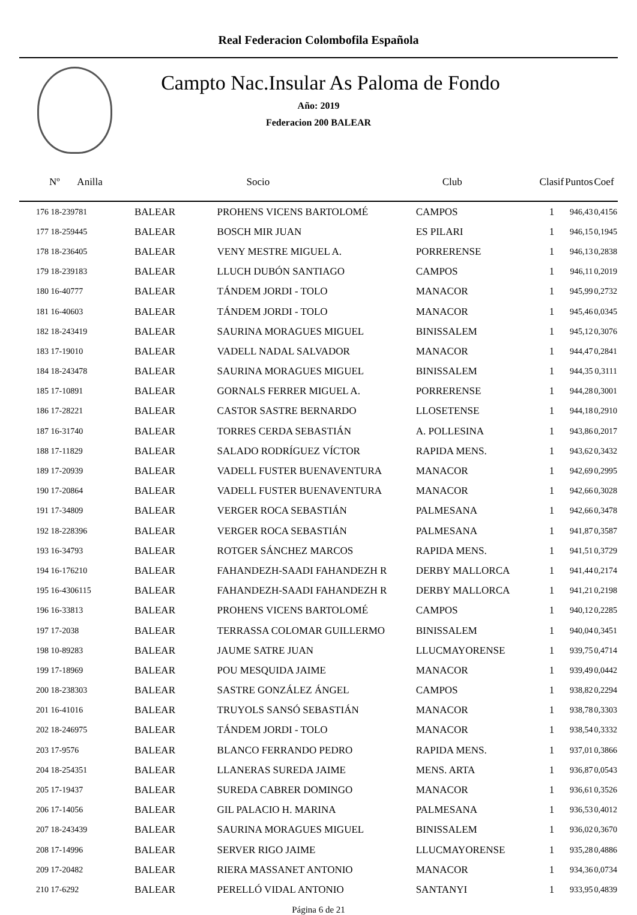Real Federacion Colombofila Española
Campto Nac.Insular As Paloma de Fondo
Año: 2019
Federacion 200 BALEAR
| Nº Anilla | | Socio | Club | Clasif | Puntos | Coef |
| --- | --- | --- | --- | --- | --- | --- |
| 176 18-239781 | BALEAR | PROHENS VICENS BARTOLOMÉ | CAMPOS | 1 | 946,43 | 0,4156 |
| 177 18-259445 | BALEAR | BOSCH MIR JUAN | ES PILARI | 1 | 946,15 | 0,1945 |
| 178 18-236405 | BALEAR | VENY MESTRE MIGUEL A. | PORRERENSE | 1 | 946,13 | 0,2838 |
| 179 18-239183 | BALEAR | LLUCH DUBÓN SANTIAGO | CAMPOS | 1 | 946,11 | 0,2019 |
| 180 16-40777 | BALEAR | TÁNDEM JORDI - TOLO | MANACOR | 1 | 945,99 | 0,2732 |
| 181 16-40603 | BALEAR | TÁNDEM JORDI - TOLO | MANACOR | 1 | 945,46 | 0,0345 |
| 182 18-243419 | BALEAR | SAURINA MORAGUES MIGUEL | BINISSALEM | 1 | 945,12 | 0,3076 |
| 183 17-19010 | BALEAR | VADELL NADAL SALVADOR | MANACOR | 1 | 944,47 | 0,2841 |
| 184 18-243478 | BALEAR | SAURINA MORAGUES MIGUEL | BINISSALEM | 1 | 944,35 | 0,3111 |
| 185 17-10891 | BALEAR | GORNALS FERRER MIGUEL A. | PORRERENSE | 1 | 944,28 | 0,3001 |
| 186 17-28221 | BALEAR | CASTOR SASTRE BERNARDO | LLOSETENSE | 1 | 944,18 | 0,2910 |
| 187 16-31740 | BALEAR | TORRES CERDA SEBASTIÁN | A. POLLESINA | 1 | 943,86 | 0,2017 |
| 188 17-11829 | BALEAR | SALADO RODRÍGUEZ VÍCTOR | RAPIDA MENS. | 1 | 943,62 | 0,3432 |
| 189 17-20939 | BALEAR | VADELL FUSTER BUENAVENTURA | MANACOR | 1 | 942,69 | 0,2995 |
| 190 17-20864 | BALEAR | VADELL FUSTER BUENAVENTURA | MANACOR | 1 | 942,66 | 0,3028 |
| 191 17-34809 | BALEAR | VERGER ROCA SEBASTIÁN | PALMESANA | 1 | 942,66 | 0,3478 |
| 192 18-228396 | BALEAR | VERGER ROCA SEBASTIÁN | PALMESANA | 1 | 941,87 | 0,3587 |
| 193 16-34793 | BALEAR | ROTGER SÁNCHEZ MARCOS | RAPIDA MENS. | 1 | 941,51 | 0,3729 |
| 194 16-176210 | BALEAR | FAHANDEZH-SAADI FAHANDEZH R | DERBY MALLORCA | 1 | 941,44 | 0,2174 |
| 195 16-4306115 | BALEAR | FAHANDEZH-SAADI FAHANDEZH R | DERBY MALLORCA | 1 | 941,21 | 0,2198 |
| 196 16-33813 | BALEAR | PROHENS VICENS BARTOLOMÉ | CAMPOS | 1 | 940,12 | 0,2285 |
| 197 17-2038 | BALEAR | TERRASSA COLOMAR GUILLERMO | BINISSALEM | 1 | 940,04 | 0,3451 |
| 198 10-89283 | BALEAR | JAUME SATRE JUAN | LLUCMAYORENSE | 1 | 939,75 | 0,4714 |
| 199 17-18969 | BALEAR | POU MESQUIDA JAIME | MANACOR | 1 | 939,49 | 0,0442 |
| 200 18-238303 | BALEAR | SASTRE GONZÁLEZ ÁNGEL | CAMPOS | 1 | 938,82 | 0,2294 |
| 201 16-41016 | BALEAR | TRUYOLS SANSÓ SEBASTIÁN | MANACOR | 1 | 938,78 | 0,3303 |
| 202 18-246975 | BALEAR | TÁNDEM JORDI - TOLO | MANACOR | 1 | 938,54 | 0,3332 |
| 203 17-9576 | BALEAR | BLANCO FERRANDO PEDRO | RAPIDA MENS. | 1 | 937,01 | 0,3866 |
| 204 18-254351 | BALEAR | LLANERAS SUREDA JAIME | MENS. ARTA | 1 | 936,87 | 0,0543 |
| 205 17-19437 | BALEAR | SUREDA CABRER DOMINGO | MANACOR | 1 | 936,61 | 0,3526 |
| 206 17-14056 | BALEAR | GIL PALACIO H. MARINA | PALMESANA | 1 | 936,53 | 0,4012 |
| 207 18-243439 | BALEAR | SAURINA MORAGUES MIGUEL | BINISSALEM | 1 | 936,02 | 0,3670 |
| 208 17-14996 | BALEAR | SERVER RIGO JAIME | LLUCMAYORENSE | 1 | 935,28 | 0,4886 |
| 209 17-20482 | BALEAR | RIERA MASSANET ANTONIO | MANACOR | 1 | 934,36 | 0,0734 |
| 210 17-6292 | BALEAR | PERELLÓ VIDAL ANTONIO | SANTANYI | 1 | 933,95 | 0,4839 |
Página 6 de 21